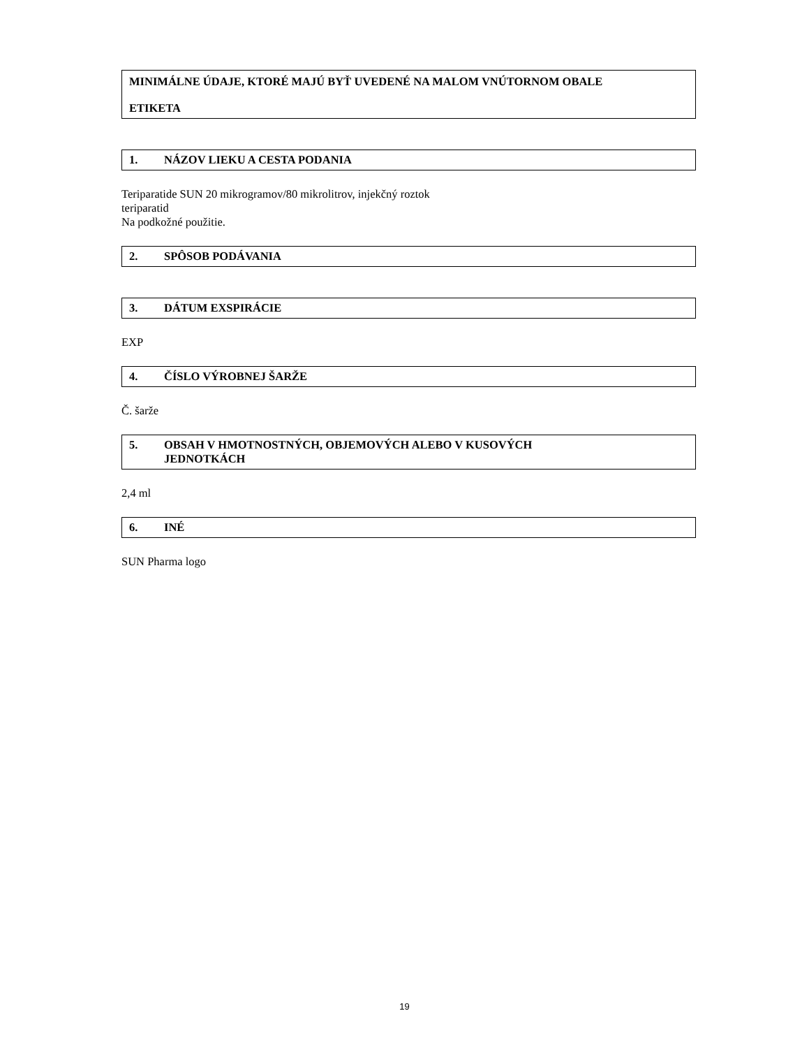MINIMÁLNE ÚDAJE, KTORÉ MAJÚ BYŤ UVEDENÉ NA MALOM VNÚTORNOM OBALE
ETIKETA
1. NÁZOV LIEKU A CESTA PODANIA
Teriparatide SUN 20 mikrogramov/80 mikrolitrov, injekčný roztok
teriparatid
Na podkožné použitie.
2. SPÔSOB PODÁVANIA
3. DÁTUM EXSPIRÁCIE
EXP
4. ČÍSLO VÝROBNEJ ŠARŽE
Č. šarže
5. OBSAH V HMOTNOSTNÝCH, OBJEMOVÝCH ALEBO V KUSOVÝCH
JEDNOTKÁCH
2,4 ml
6. INÉ
SUN Pharma logo
19